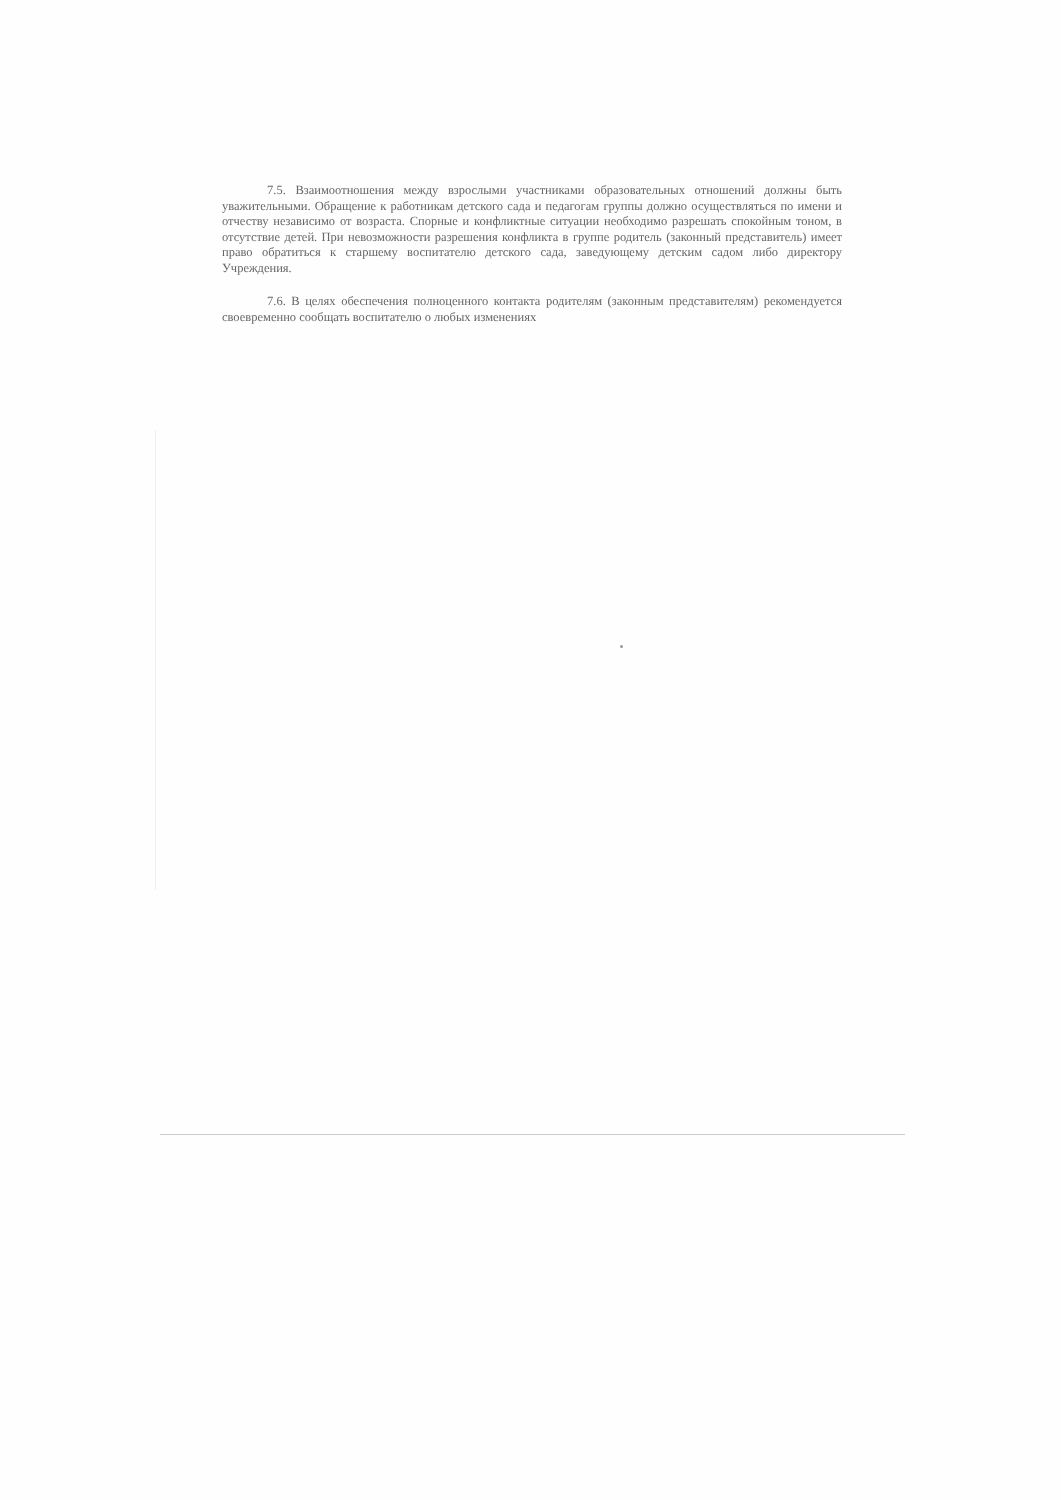7.5. Взаимоотношения между взрослыми участниками образовательных отношений должны быть уважительными. Обращение к работникам детского сада и педагогам группы должно осуществляться по имени и отчеству независимо от возраста. Спорные и конфликтные ситуации необходимо разрешать спокойным тоном, в отсутствие детей. При невозможности разрешения конфликта в группе родитель (законный представитель) имеет право обратиться к старшему воспитателю детского сада, заведующему детским садом либо директору Учреждения.
7.6. В целях обеспечения полноценного контакта родителям (законным представителям) рекомендуется своевременно сообщать воспитателю о любых изменениях